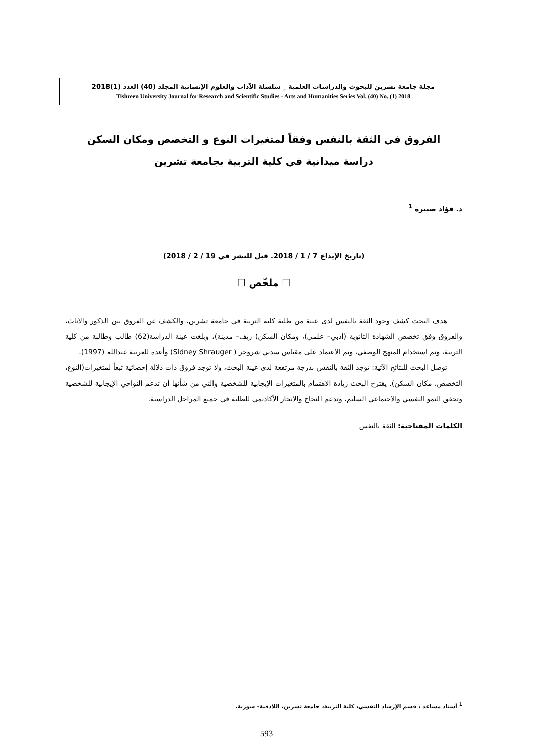مجلة جامعة تشرين للبحوث والدراسات العلمية _ سلسلة الآداب والعلوم الإنسانية المجلد (40) العدد (1)2018
Tishreen University Journal for Research and Scientific Studies - Arts and Humanities Series Vol. (40) No. (1) 2018
الفروق في الثقة بالنفس وفقاً لمتغيرات النوع و التخصص ومكان السكن
دراسة ميدانية في كلية التربية بجامعة تشرين
د. فؤاد صبيرة <sup>1</sup>
(تاريخ الإيداع 7 / 1 / 2018. قبل للنشر في 19 / 2 / 2018)
☐ ملخّص ☐
هدف البحث كشف وجود الثقة بالنفس لدى عينة من طلبة كلية التربية في جامعة تشرين، والكشف عن الفروق بين الذكور والاناث، والفروق وفق تخصص الشهادة الثانوية (أدبي– علمي)، ومكان السكن( ريف– مدينة)، وبلغت عينة الدراسة(62) طالب وطالبة من كلية التربية، وتم استخدام المنهج الوصفي، وتم الاعتماد على مقياس سدني شروجر ( Sidney Shrauger) وأعده للعربية عبدالله (1997).
توصل البحث للنتائج الآتية: توجد الثقة بالنفس بدرجة مرتفعة لدى عينة البحث، ولا توجد فروق ذات دلالة إحصائية تبعاً لمتغيرات(النوع، التخصص، مكان السكن). يقترح البحث زيادة الاهتمام بالمتغيرات الإيجابية للشخصية والتي من شأنها أن تدعم النواحي الإيجابية للشخصية وتحقق النمو النفسي والاجتماعي السليم، وتدعم النجاح والانجاز الأكاديمي للطلبة في جميع المراحل الدراسية.
الكلمات المفتاحية: الثقة بالنفس
<sup>1</sup> أستاذ مساعد ، قسم الإرشاد النفسي، كلية التربية، جامعة تشرين، اللاذقية– سورية.
593